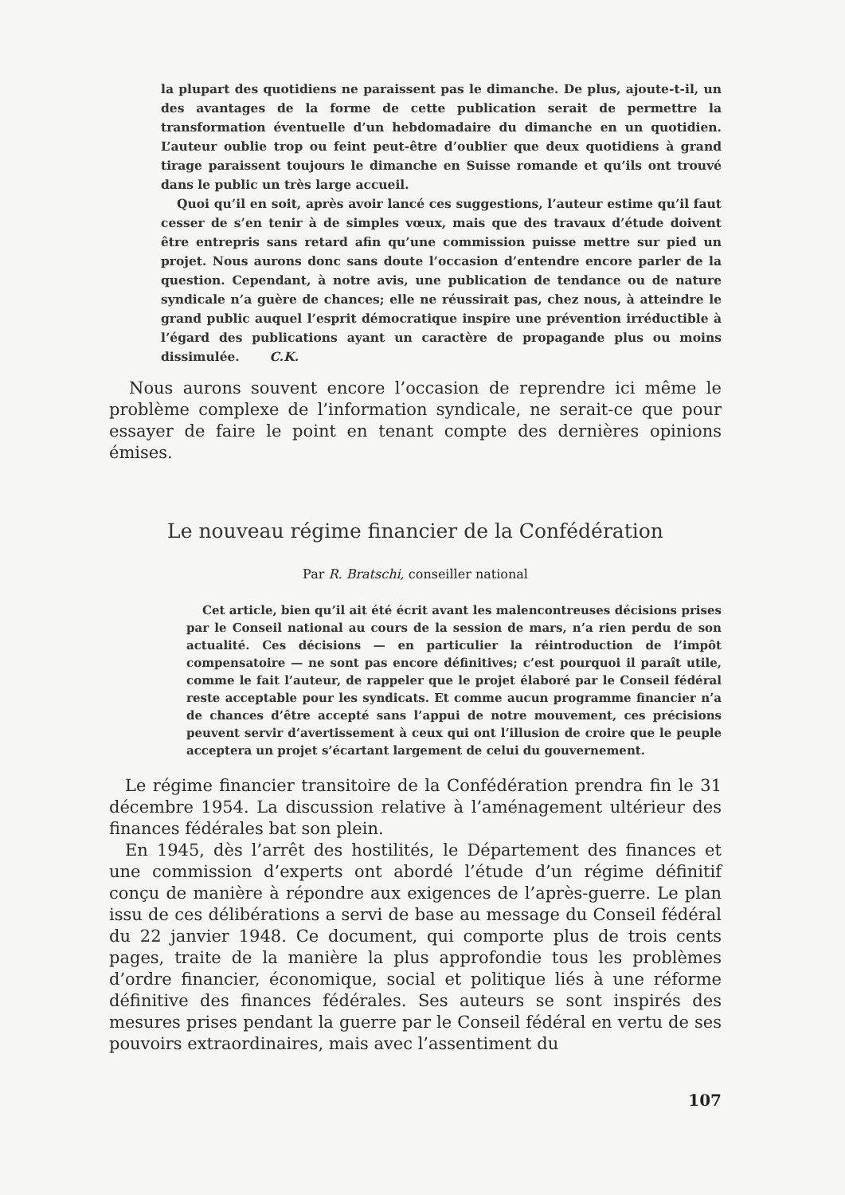la plupart des quotidiens ne paraissent pas le dimanche. De plus, ajoute-t-il, un des avantages de la forme de cette publication serait de permettre la transformation éventuelle d’un hebdomadaire du dimanche en un quotidien. L’auteur oublie trop ou feint peut-être d’oublier que deux quotidiens à grand tirage paraissent toujours le dimanche en Suisse romande et qu’ils ont trouvé dans le public un très large accueil.
Quoi qu’il en soit, après avoir lancé ces suggestions, l’auteur estime qu’il faut cesser de s’en tenir à de simples vœux, mais que des travaux d’étude doivent être entrepris sans retard afin qu’une commission puisse mettre sur pied un projet. Nous aurons donc sans doute l’occasion d’entendre encore parler de la question. Cependant, à notre avis, une publication de tendance ou de nature syndicale n’a guère de chances; elle ne réussirait pas, chez nous, à atteindre le grand public auquel l’esprit démocratique inspire une prévention irréductible à l’égard des publications ayant un caractère de propagande plus ou moins dissimulée. C.K.
Nous aurons souvent encore l’occasion de reprendre ici même le problème complexe de l’information syndicale, ne serait-ce que pour essayer de faire le point en tenant compte des dernières opinions émises.
Le nouveau régime financier de la Confédération
Par R. Bratschi, conseiller national
Cet article, bien qu’il ait été écrit avant les malencontreuses décisions prises par le Conseil national au cours de la session de mars, n’a rien perdu de son actualité. Ces décisions — en particulier la réintroduction de l’impôt compensatoire — ne sont pas encore définitives; c’est pourquoi il paraît utile, comme le fait l’auteur, de rappeler que le projet élaboré par le Conseil fédéral reste acceptable pour les syndicats. Et comme aucun programme financier n’a de chances d’être accepté sans l’appui de notre mouvement, ces précisions peuvent servir d’avertissement à ceux qui ont l’illusion de croire que le peuple acceptera un projet s’écartant largement de celui du gouvernement.
Le régime financier transitoire de la Confédération prendra fin le 31 décembre 1954. La discussion relative à l’aménagement ultérieur des finances fédérales bat son plein.
En 1945, dès l’arrêt des hostilités, le Département des finances et une commission d’experts ont abordé l’étude d’un régime définitif conçu de manière à répondre aux exigences de l’après-guerre. Le plan issu de ces délibérations a servi de base au message du Conseil fédéral du 22 janvier 1948. Ce document, qui comporte plus de trois cents pages, traite de la manière la plus approfondie tous les problèmes d’ordre financier, économique, social et politique liés à une réforme définitive des finances fédérales. Ses auteurs se sont inspirés des mesures prises pendant la guerre par le Conseil fédéral en vertu de ses pouvoirs extraordinaires, mais avec l’assentiment du
107